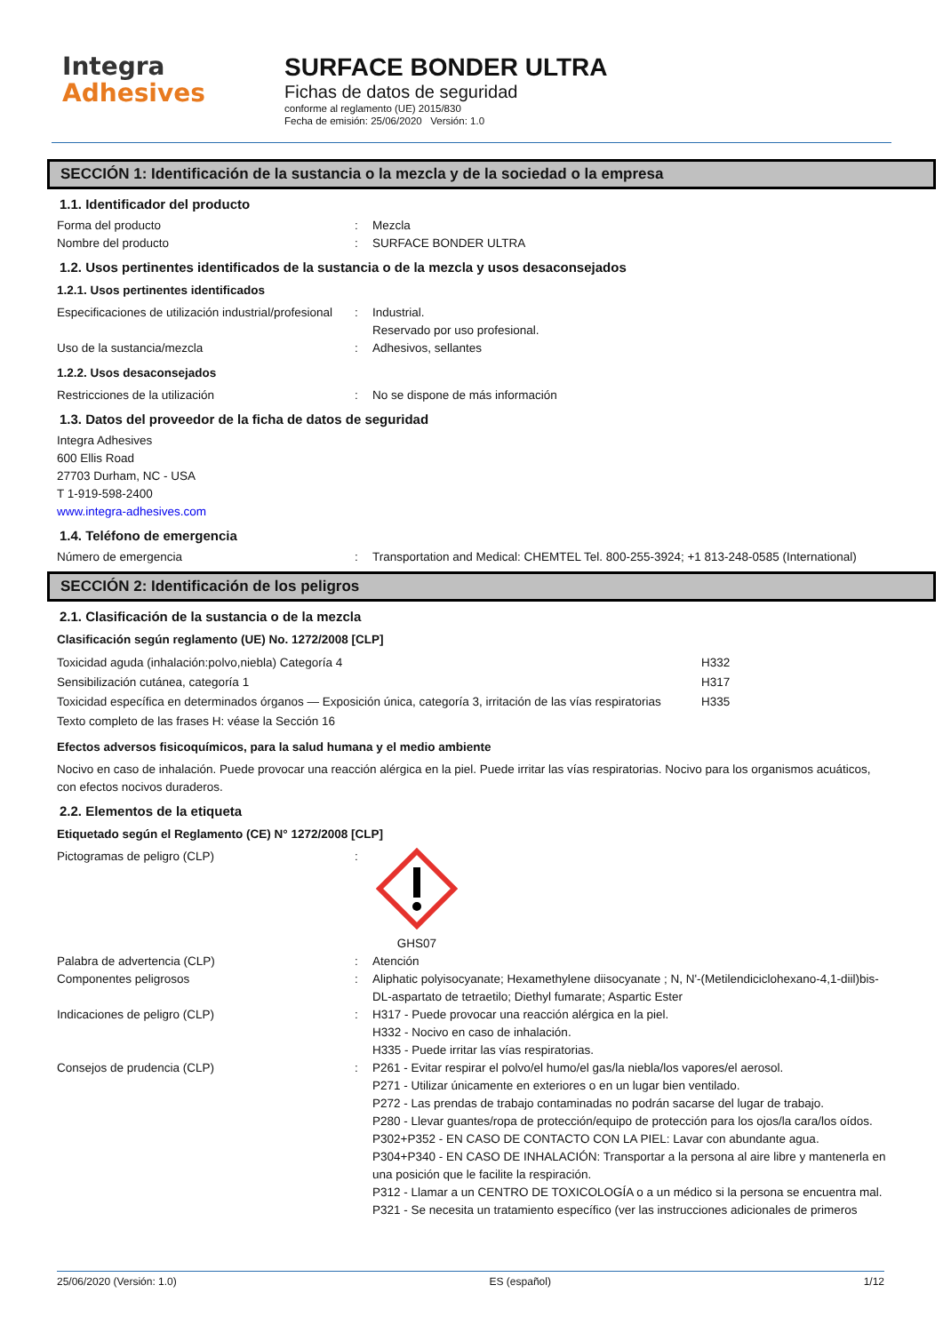Integra
Adhesives
SURFACE BONDER ULTRA
Fichas de datos de seguridad
conforme al reglamento (UE) 2015/830
Fecha de emisión: 25/06/2020 Versión: 1.0
SECCIÓN 1: Identificación de la sustancia o la mezcla y de la sociedad o la empresa
1.1. Identificador del producto
Forma del producto : Mezcla
Nombre del producto : SURFACE BONDER ULTRA
1.2. Usos pertinentes identificados de la sustancia o de la mezcla y usos desaconsejados
1.2.1. Usos pertinentes identificados
Especificaciones de utilización industrial/profesional
: Industrial.
Reservado por uso profesional.
Uso de la sustancia/mezcla : Adhesivos, sellantes
1.2.2. Usos desaconsejados
Restricciones de la utilización : No se dispone de más información
1.3. Datos del proveedor de la ficha de datos de seguridad
Integra Adhesives
600 Ellis Road
27703 Durham, NC - USA
T 1-919-598-2400
www.integra-adhesives.com
1.4. Teléfono de emergencia
Número de emergencia : Transportation and Medical: CHEMTEL Tel. 800-255-3924; +1 813-248-0585 (International)
SECCIÓN 2: Identificación de los peligros
2.1. Clasificación de la sustancia o de la mezcla
Clasificación según reglamento (UE) No. 1272/2008 [CLP]
Toxicidad aguda (inhalación:polvo,niebla) Categoría 4 H332
Sensibilización cutánea, categoría 1 H317
Toxicidad específica en determinados órganos — Exposición única, categoría 3, irritación de las vías respiratorias
H335
Texto completo de las frases H: véase la Sección 16
Efectos adversos fisicoquímicos, para la salud humana y el medio ambiente
Nocivo en caso de inhalación. Puede provocar una reacción alérgica en la piel. Puede irritar las vías respiratorias. Nocivo para los organismos acuáticos, con efectos nocivos duraderos.
2.2. Elementos de la etiqueta
Etiquetado según el Reglamento (CE) N° 1272/2008 [CLP]
Pictogramas de peligro (CLP) :
GHS07
Palabra de advertencia (CLP) : Atención
Componentes peligrosos : Aliphatic polyisocyanate; Hexamethylene diisocyanate ; N, N'-(Metilendiciclohexano-4,1-diil)bis-DL-aspartato de tetraetilo; Diethyl fumarate; Aspartic Ester
Indicaciones de peligro (CLP) : H317 - Puede provocar una reacción alérgica en la piel.
H332 - Nocivo en caso de inhalación.
H335 - Puede irritar las vías respiratorias.
Consejos de prudencia (CLP) : P261 - Evitar respirar el polvo/el humo/el gas/la niebla/los vapores/el aerosol.
P271 - Utilizar únicamente en exteriores o en un lugar bien ventilado.
P272 - Las prendas de trabajo contaminadas no podrán sacarse del lugar de trabajo.
P280 - Llevar guantes/ropa de protección/equipo de protección para los ojos/la cara/los oídos.
P302+P352 - EN CASO DE CONTACTO CON LA PIEL: Lavar con abundante agua.
P304+P340 - EN CASO DE INHALACIÓN: Transportar a la persona al aire libre y mantenerla en una posición que le facilite la respiración.
P312 - Llamar a un CENTRO DE TOXICOLOGÍA o a un médico si la persona se encuentra mal.
P321 - Se necesita un tratamiento específico (ver las instrucciones adicionales de primeros
25/06/2020 (Versión: 1.0) ES (español) 1/12